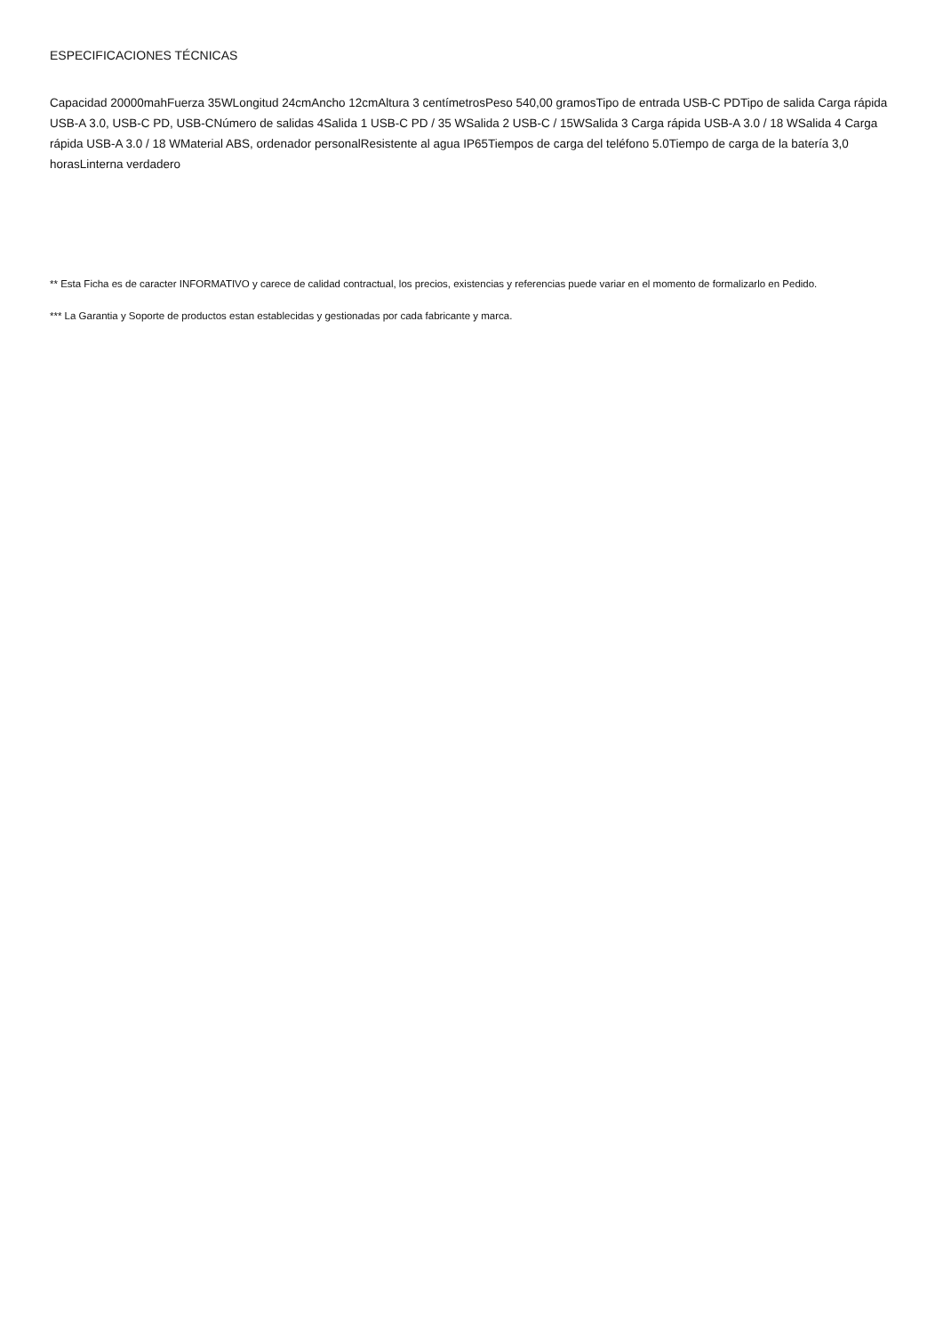ESPECIFICACIONES TÉCNICAS
Capacidad 20000mahFuerza 35WLongitud 24cmAncho 12cmAltura 3 centímetrosPeso 540,00 gramosTipo de entrada USB-C PDTipo de salida Carga rápida USB-A 3.0, USB-C PD, USB-CNúmero de salidas 4Salida 1 USB-C PD / 35 WSalida 2 USB-C / 15WSalida 3 Carga rápida USB-A 3.0 / 18 WSalida 4 Carga rápida USB-A 3.0 / 18 WMaterial ABS, ordenador personalResistente al agua IP65Tiempos de carga del teléfono 5.0Tiempo de carga de la batería 3,0 horasLinterna verdadero
** Esta Ficha es de caracter INFORMATIVO y carece de calidad contractual, los precios, existencias y referencias puede variar en el momento de formalizarlo en Pedido.
*** La Garantia y Soporte de productos estan establecidas y gestionadas por cada fabricante y marca.